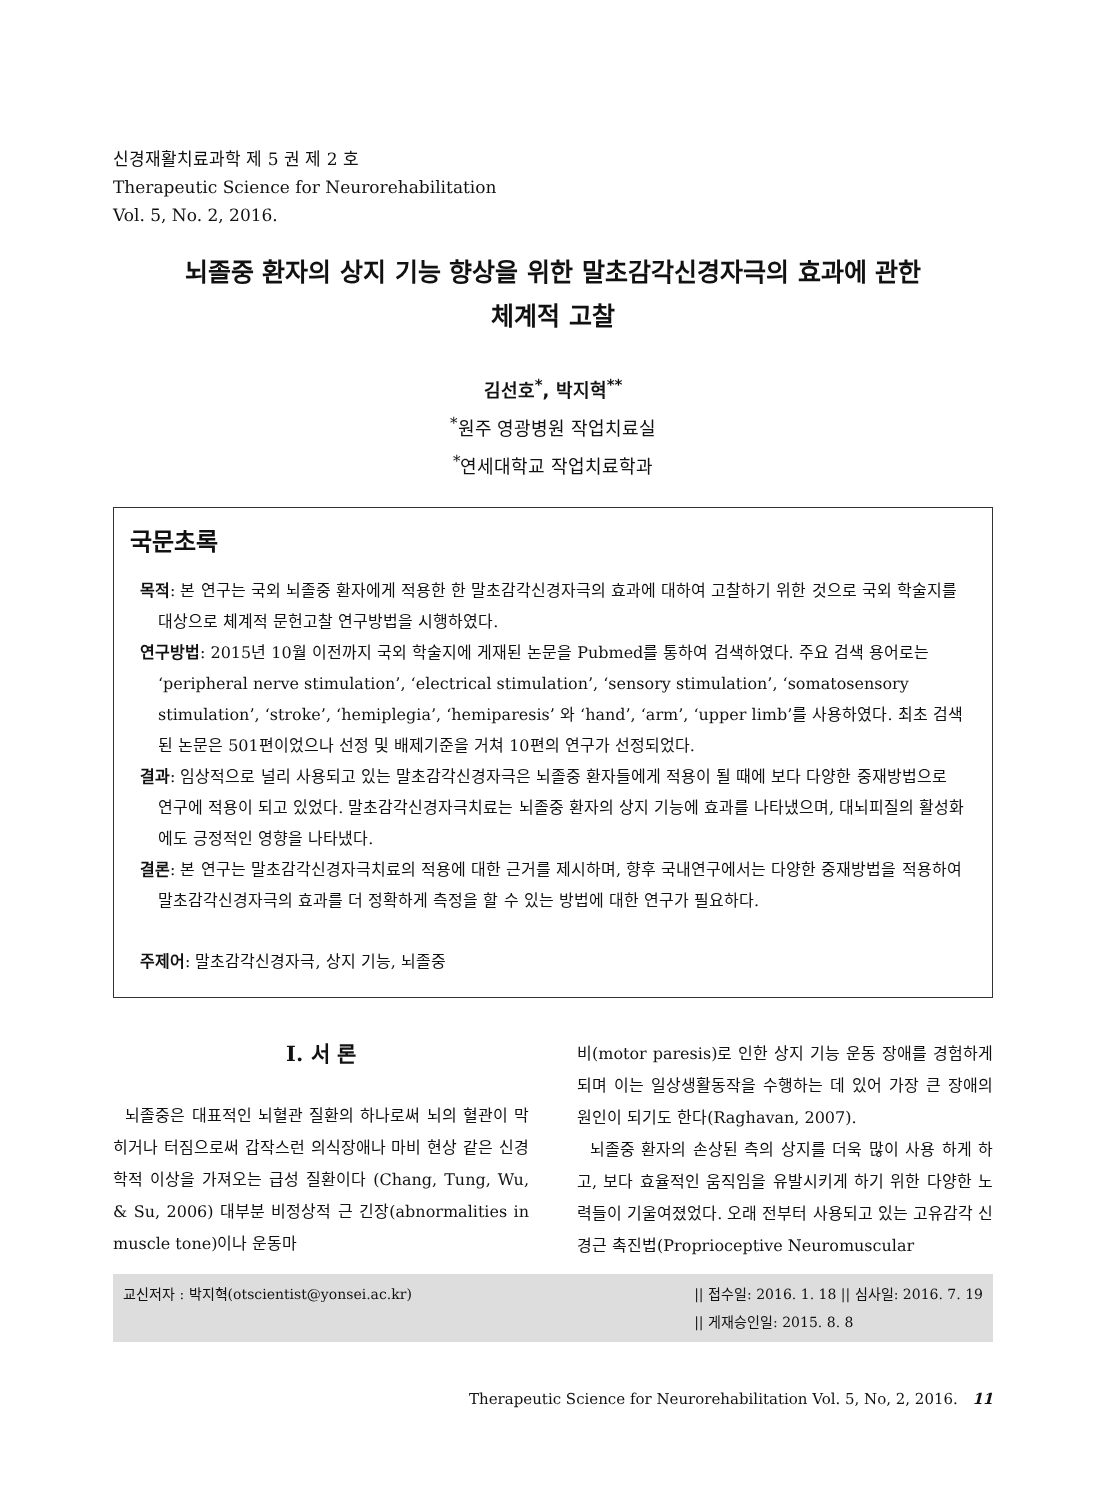신경재활치료과학 제 5 권 제 2 호
Therapeutic Science for Neurorehabilitation
Vol. 5, No. 2, 2016.
뇌졸중 환자의 상지 기능 향상을 위한 말초감각신경자극의 효과에 관한
체계적 고찰
김선호<sup>*</sup>, 박지혁<sup>**</sup>
<sup>*</sup> 원주 영광병원 작업치료실
<sup>*</sup> 연세대학교 작업치료학과
국문초록
목적: 본 연구는 국외 뇌졸중 환자에게 적용한 한 말초감각신경자극의 효과에 대하여 고찰하기 위한 것으로 국외 학술지를 대상으로 체계적 문헌고찰 연구방법을 시행하였다.
연구방법: 2015년 10월 이전까지 국외 학술지에 게재된 논문을 Pubmed를 통하여 검색하였다. 주요 검색 용어로는 ‘peripheral nerve stimulation’, ‘electrical stimulation’, ‘sensory stimulation’, ‘somatosensory stimulation’, ‘stroke’, ‘hemiplegia’, ‘hemiparesis’ 와 ‘hand’, ‘arm’, ‘upper limb’를 사용하였다. 최초 검색된 논문은 501편이었으나 선정 및 배제기준을 거쳐 10편의 연구가 선정되었다.
결과: 임상적으로 널리 사용되고 있는 말초감각신경자극은 뇌졸중 환자들에게 적용이 될 때에 보다 다양한 중재방법으로 연구에 적용이 되고 있었다. 말초감각신경자극치료는 뇌졸중 환자의 상지 기능에 효과를 나타냈으며, 대뇌피질의 활성화에도 긍정적인 영향을 나타냈다.
결론: 본 연구는 말초감각신경자극치료의 적용에 대한 근거를 제시하며, 향후 국내연구에서는 다양한 중재방법을 적용하여 말초감각신경자극의 효과를 더 정확하게 측정을 할 수 있는 방법에 대한 연구가 필요하다.
주제어: 말초감각신경자극, 상지 기능, 뇌졸중
Ⅰ. 서 론
뇌졸중은 대표적인 뇌혈관 질환의 하나로써 뇌의 혈관이 막히거나 터짐으로써 갑작스런 의식장애나 마비 현상 같은 신경학적 이상을 가져오는 급성 질환이다 (Chang, Tung, Wu, & Su, 2006) 대부분 비정상적 근 긴장(abnormalities in muscle tone)이나 운동마
비(motor paresis)로 인한 상지 기능 운동 장애를 경험하게 되며 이는 일상생활동작을 수행하는 데 있어 가장 큰 장애의 원인이 되기도 한다(Raghavan, 2007).
뇌졸중 환자의 손상된 측의 상지를 더욱 많이 사용 하게 하고, 보다 효율적인 움직임을 유발시키게 하기 위한 다양한 노력들이 기울여졌었다. 오래 전부터 사용되고 있는 고유감각 신경근 촉진법(Proprioceptive Neuromuscular
교신저자 : 박지혁(otscientist@yonsei.ac.kr) || 접수일: 2016. 1. 18 || 심사일: 2016. 7. 19
|| 게재승인일: 2015. 8. 8
Therapeutic Science for Neurorehabilitation Vol. 5, No, 2, 2016. 11